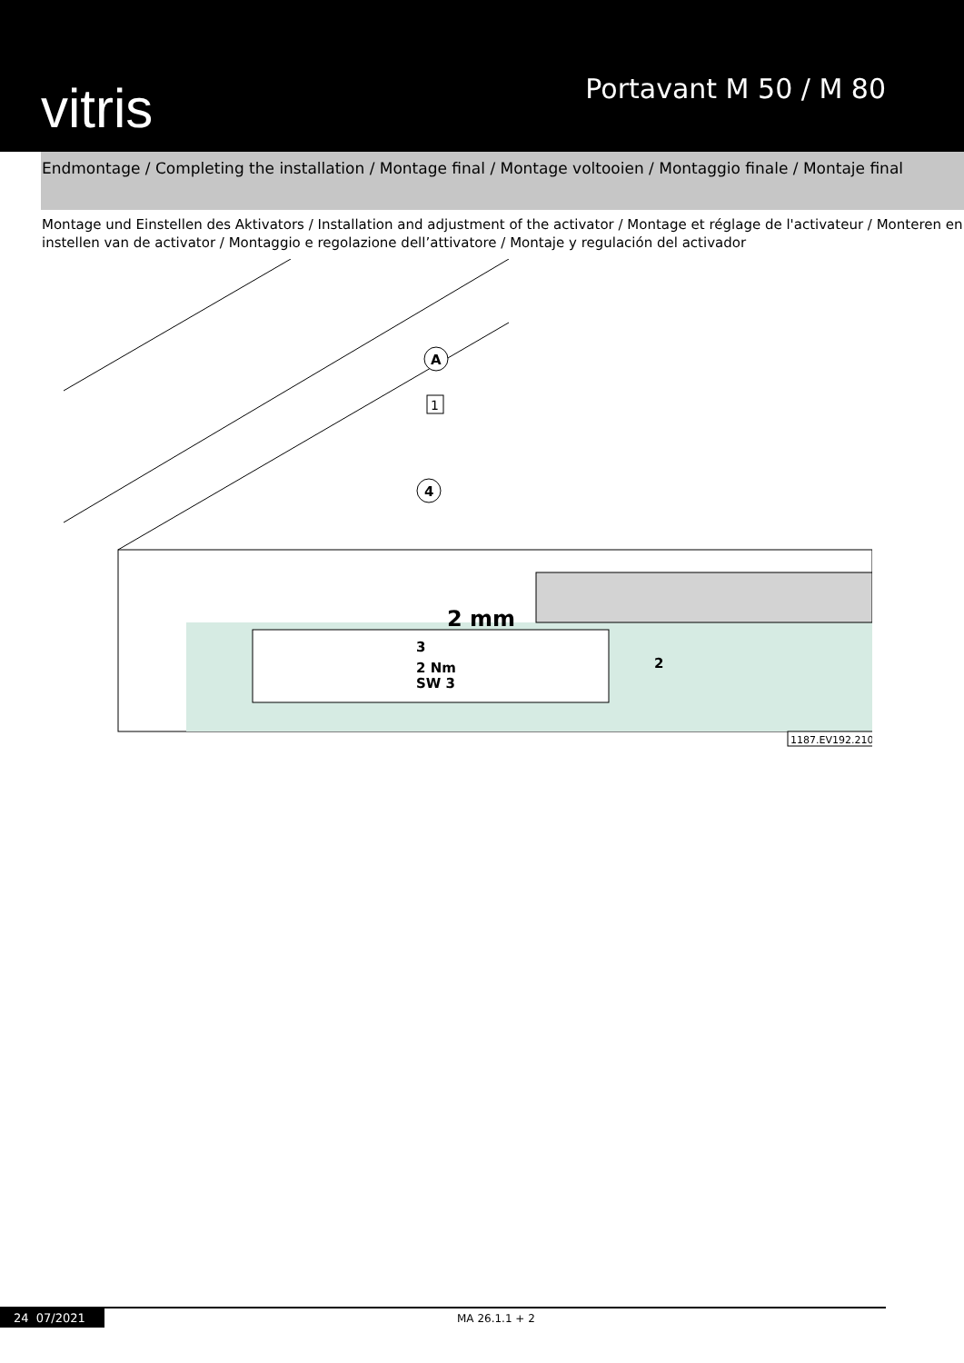vitris Portavant M 50 / M 80
Endmontage / Completing the installation / Montage final / Montage voltooien / Montaggio finale / Montaje final
Montage und Einstellen des Aktivators / Installation and adjustment of the activator / Montage et réglage de l'activateur / Monteren en instellen van de activator / Montaggio e regolazione dell’attivatore / Montaje y regulación del activador
A
1
4
2 mm
3
2 Nm
SW 3
2
1187.EV192.2107
24 07/2021 MA 26.1.1 + 2